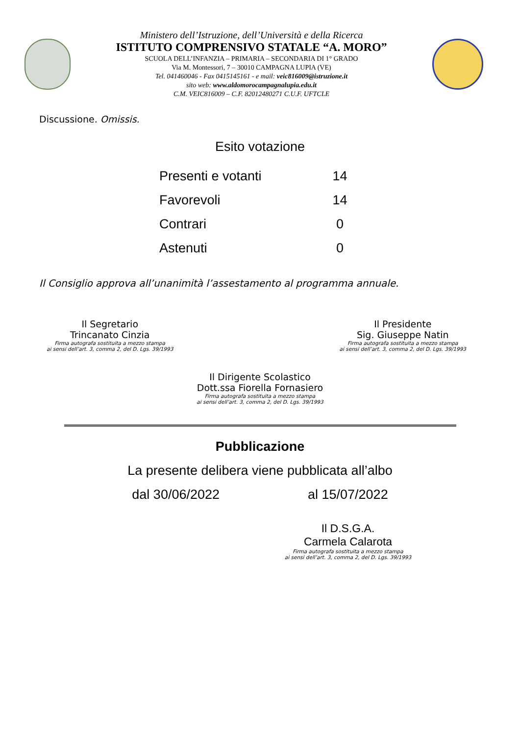Ministero dell’Istruzione, dell’Università e della Ricerca
ISTITUTO COMPRENSIVO STATALE “A. MORO”
SCUOLA DELL’INFANZIA – PRIMARIA – SECONDARIA DI 1° GRADO
Via M. Montessori, 7 – 30010 CAMPAGNA LUPIA (VE)
Tel. 041460046 - Fax 0415145161 - e mail: veic816009@istruzione.it
sito web: www.aldomorocampagnalupia.edu.it
C.M. VEIC816009 – C.F. 82012480271 C.U.F. UFTCLE
Discussione. Omissis.
Esito votazione
| Presenti e votanti | 14 |
| Favorevoli | 14 |
| Contrari | 0 |
| Astenuti | 0 |
Il Consiglio approva all’unanimità l’assestamento al programma annuale.
Il Segretario
Trincanato Cinzia
Firma autografa sostituita a mezzo stampa
ai sensi dell’art. 3, comma 2, del D. Lgs. 39/1993
Il Presidente
Sig. Giuseppe Natin
Firma autografa sostituita a mezzo stampa
ai sensi dell’art. 3, comma 2, del D. Lgs. 39/1993
Il Dirigente Scolastico
Dott.ssa Fiorella Fornasiero
Firma autografa sostituita a mezzo stampa
ai sensi dell’art. 3, comma 2, del D. Lgs. 39/1993
Pubblicazione
La presente delibera viene pubblicata all’albo
dal 30/06/2022 al 15/07/2022
Il D.S.G.A.
Carmela Calarota
Firma autografa sostituita a mezzo stampa
ai sensi dell’art. 3, comma 2, del D. Lgs. 39/1993